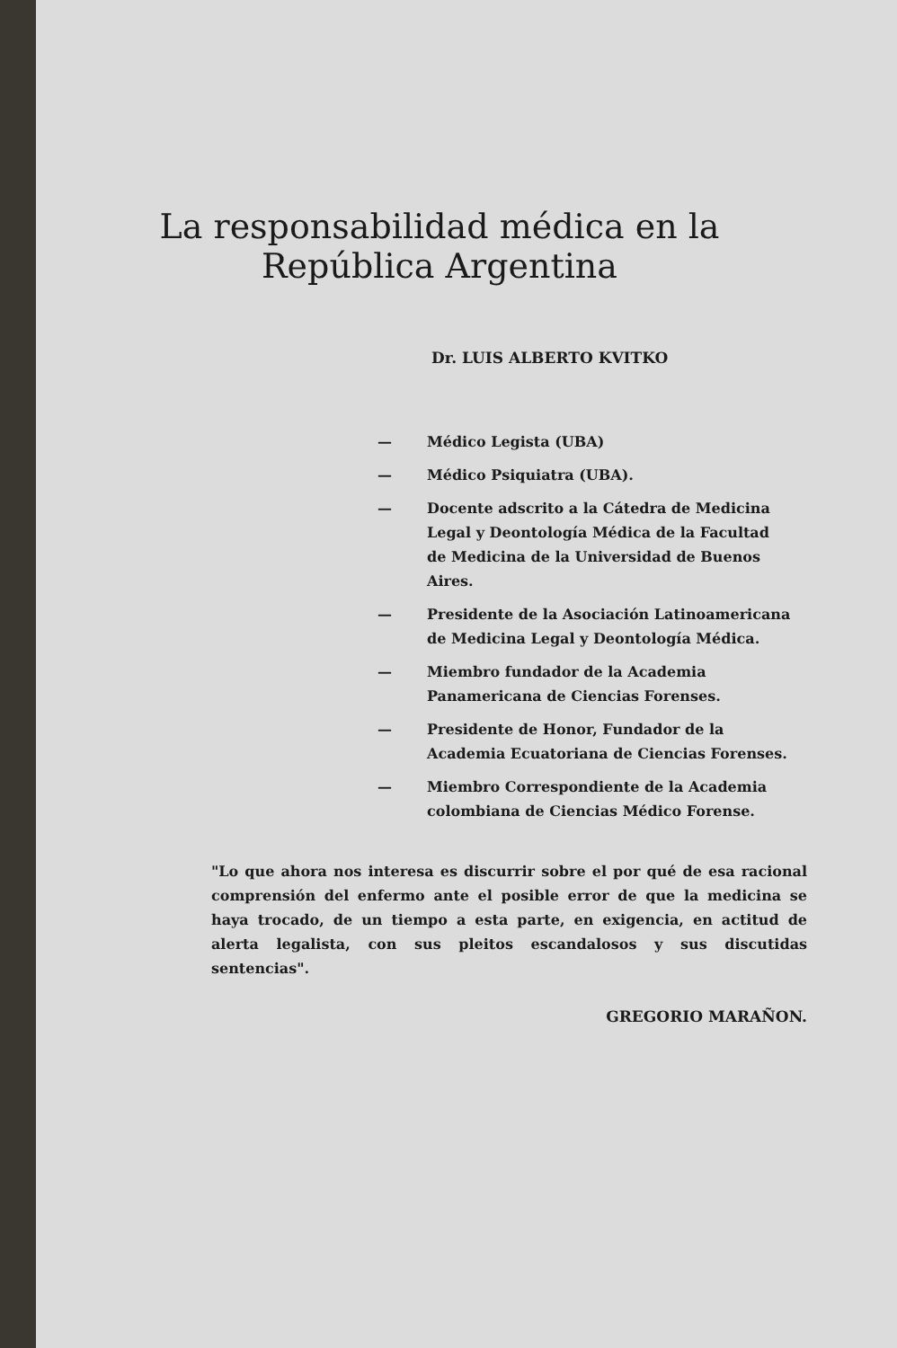La responsabilidad médica en la República Argentina
Dr. LUIS ALBERTO KVITKO
— Médico Legista (UBA)
— Médico Psiquiatra (UBA).
— Docente adscrito a la Cátedra de Medicina Legal y Deontología Médica de la Facultad de Medicina de la Universidad de Buenos Aires.
— Presidente de la Asociación Latinoamericana de Medicina Legal y Deontología Médica.
— Miembro fundador de la Academia Panamericana de Ciencias Forenses.
— Presidente de Honor, Fundador de la Academia Ecuatoriana de Ciencias Forenses.
— Miembro Correspondiente de la Academia colombiana de Ciencias Médico Forense.
"Lo que ahora nos interesa es discurrir sobre el por qué de esa racional comprensión del enfermo ante el posible error de que la medicina se haya trocado, de un tiempo a esta parte, en exigencia, en actitud de alerta legalista, con sus pleitos escandalosos y sus discutidas sentencias".
GREGORIO MARAÑON.